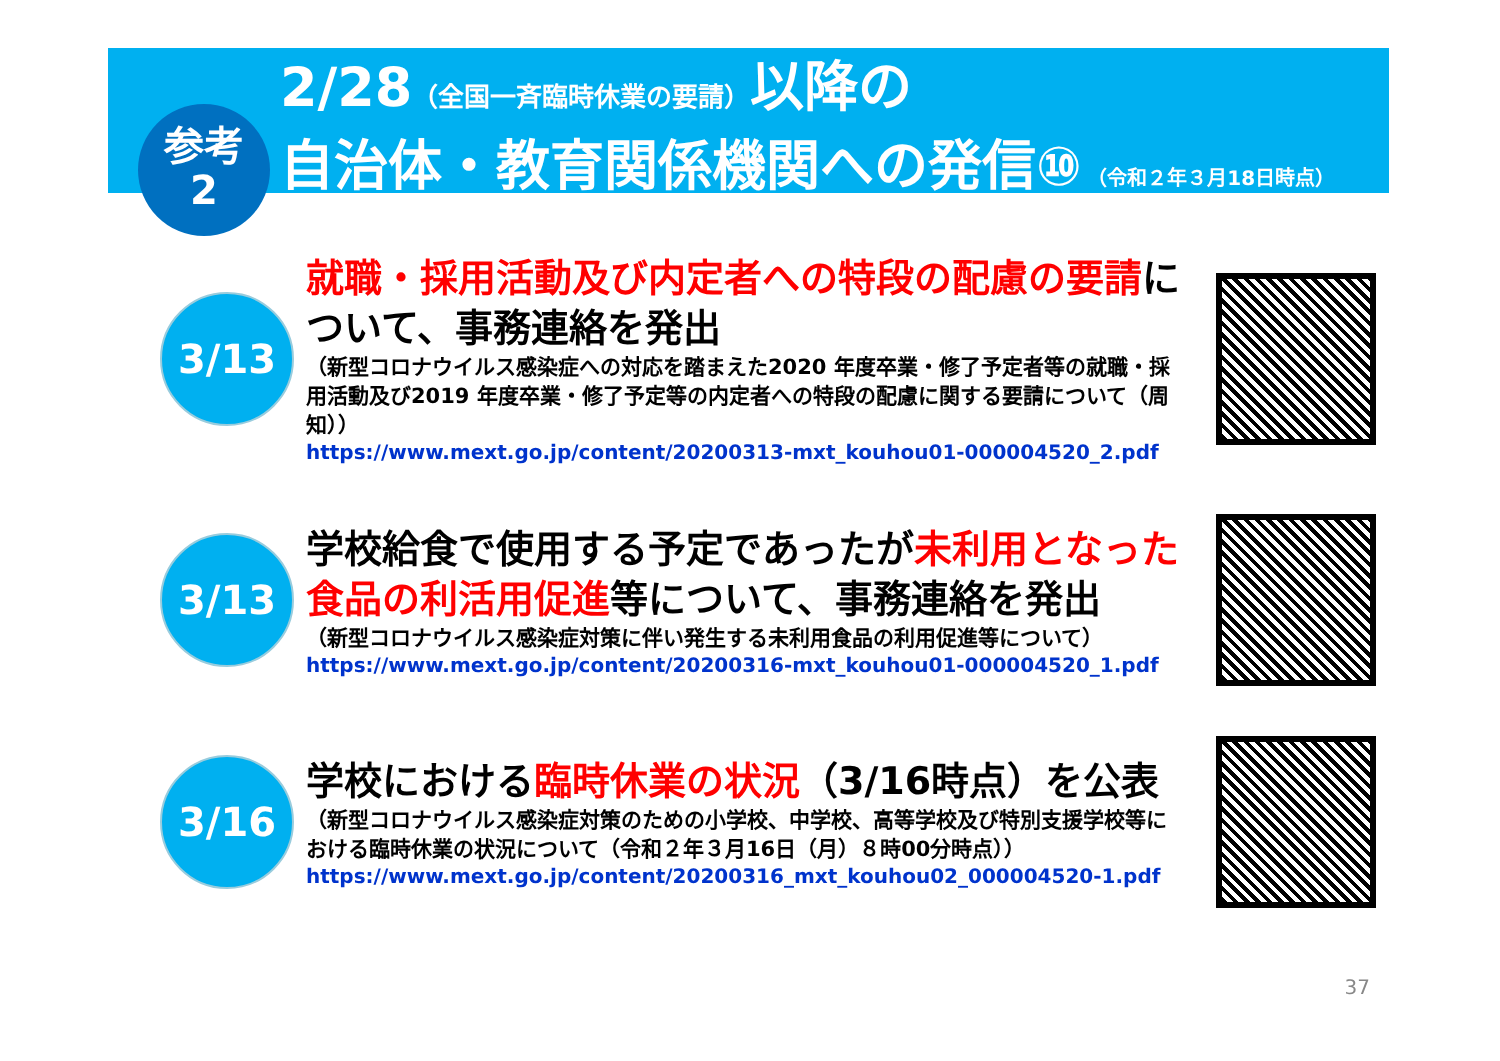2/28（全国一斉臨時休業の要請）以降の
自治体・教育関係機関への発信⑩ （令和２年３月18日時点）
参考
2
3/13
就職・採用活動及び内定者への特段の配慮の要請について、事務連絡を発出
（新型コロナウイルス感染症への対応を踏まえた2020 年度卒業・修了予定者等の就職・採用活動及び2019 年度卒業・修了予定等の内定者への特段の配慮に関する要請について（周知））
https://www.mext.go.jp/content/20200313-mxt_kouhou01-000004520_2.pdf
3/13
学校給食で使用する予定であったが未利用となった食品の利活用促進等について、事務連絡を発出
（新型コロナウイルス感染症対策に伴い発生する未利用食品の利用促進等について）
https://www.mext.go.jp/content/20200316-mxt_kouhou01-000004520_1.pdf
3/16
学校における臨時休業の状況（3/16時点）を公表
（新型コロナウイルス感染症対策のための小学校、中学校、高等学校及び特別支援学校等における臨時休業の状況について（令和２年３月16日（月）８時00分時点））
https://www.mext.go.jp/content/20200316_mxt_kouhou02_000004520-1.pdf
37